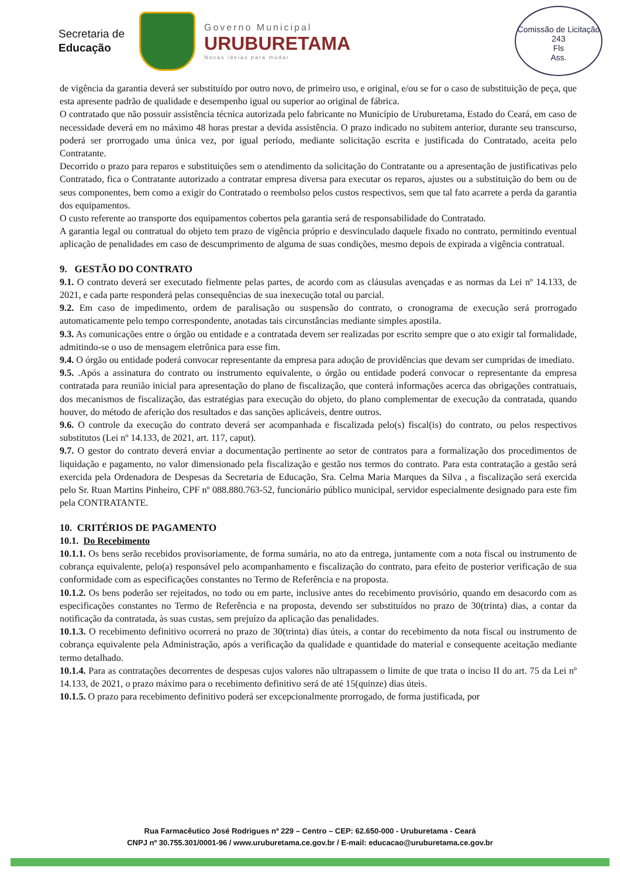Secretaria de
Educação
Governo Municipal
URUBURETAMA
Novas ideias para mudar
Comissão de Licitação
243
Fls
Ass.
de vigência da garantia deverá ser substituído por outro novo, de primeiro uso, e original, e/ou se for o caso de substituição de peça, que esta apresente padrão de qualidade e desempenho igual ou superior ao original de fábrica.
O contratado que não possuir assistência técnica autorizada pelo fabricante no Município de Uruburetama, Estado do Ceará, em caso de necessidade deverá em no máximo 48 horas prestar a devida assistência. O prazo indicado no subitem anterior, durante seu transcurso, poderá ser prorrogado uma única vez, por igual período, mediante solicitação escrita e justificada do Contratado, aceita pelo Contratante.
Decorrido o prazo para reparos e substituições sem o atendimento da solicitação do Contratante ou a apresentação de justificativas pelo Contratado, fica o Contratante autorizado a contratar empresa diversa para executar os reparos, ajustes ou a substituição do bem ou de seus componentes, bem como a exigir do Contratado o reembolso pelos custos respectivos, sem que tal fato acarrete a perda da garantia dos equipamentos.
O custo referente ao transporte dos equipamentos cobertos pela garantia será de responsabilidade do Contratado.
A garantia legal ou contratual do objeto tem prazo de vigência próprio e desvinculado daquele fixado no contrato, permitindo eventual aplicação de penalidades em caso de descumprimento de alguma de suas condições, mesmo depois de expirada a vigência contratual.
9. GESTÃO DO CONTRATO
9.1. O contrato deverá ser executado fielmente pelas partes, de acordo com as cláusulas avençadas e as normas da Lei nº 14.133, de 2021, e cada parte responderá pelas consequências de sua inexecução total ou parcial.
9.2. Em caso de impedimento, ordem de paralisação ou suspensão do contrato, o cronograma de execução será prorrogado automaticamente pelo tempo correspondente, anotadas tais circunstâncias mediante simples apostila.
9.3. As comunicações entre o órgão ou entidade e a contratada devem ser realizadas por escrito sempre que o ato exigir tal formalidade, admitindo-se o uso de mensagem eletrônica para esse fim.
9.4. O órgão ou entidade poderá convocar representante da empresa para adoção de providências que devam ser cumpridas de imediato.
9.5. .Após a assinatura do contrato ou instrumento equivalente, o órgão ou entidade poderá convocar o representante da empresa contratada para reunião inicial para apresentação do plano de fiscalização, que conterá informações acerca das obrigações contratuais, dos mecanismos de fiscalização, das estratégias para execução do objeto, do plano complementar de execução da contratada, quando houver, do método de aferição dos resultados e das sanções aplicáveis, dentre outros.
9.6. O controle da execução do contrato deverá ser acompanhada e fiscalizada pelo(s) fiscal(is) do contrato, ou pelos respectivos substitutos (Lei nº 14.133, de 2021, art. 117, caput).
9.7. O gestor do contrato deverá enviar a documentação pertinente ao setor de contratos para a formalização dos procedimentos de liquidação e pagamento, no valor dimensionado pela fiscalização e gestão nos termos do contrato. Para esta contratação a gestão será exercida pela Ordenadora de Despesas da Secretaria de Educação, Sra. Celma Maria Marques da Silva , a fiscalização será exercida pelo Sr. Ruan Martins Pinheiro, CPF nº 088.880.763-52, funcionário público municipal, servidor especialmente designado para este fim pela CONTRATANTE.
10. CRITÉRIOS DE PAGAMENTO
10.1. Do Recebimento
10.1.1. Os bens serão recebidos provisoriamente, de forma sumária, no ato da entrega, juntamente com a nota fiscal ou instrumento de cobrança equivalente, pelo(a) responsável pelo acompanhamento e fiscalização do contrato, para efeito de posterior verificação de sua conformidade com as especificações constantes no Termo de Referência e na proposta.
10.1.2. Os bens poderão ser rejeitados, no todo ou em parte, inclusive antes do recebimento provisório, quando em desacordo com as especificações constantes no Termo de Referência e na proposta, devendo ser substituídos no prazo de 30(trinta) dias, a contar da notificação da contratada, às suas custas, sem prejuízo da aplicação das penalidades.
10.1.3. O recebimento definitivo ocorrerá no prazo de 30(trinta) dias úteis, a contar do recebimento da nota fiscal ou instrumento de cobrança equivalente pela Administração, após a verificação da qualidade e quantidade do material e consequente aceitação mediante termo detalhado.
10.1.4. Para as contratações decorrentes de despesas cujos valores não ultrapassem o limite de que trata o inciso II do art. 75 da Lei nº 14.133, de 2021, o prazo máximo para o recebimento definitivo será de até 15(quinze) dias úteis.
10.1.5. O prazo para recebimento definitivo poderá ser excepcionalmente prorrogado, de forma justificada, por
Rua Farmacêutico José Rodrigues nº 229 – Centro – CEP: 62.650-000 - Uruburetama - Ceará
CNPJ nº 30.755.301/0001-96 / www.uruburetama.ce.gov.br / E-mail: educacao@uruburetama.ce.gov.br